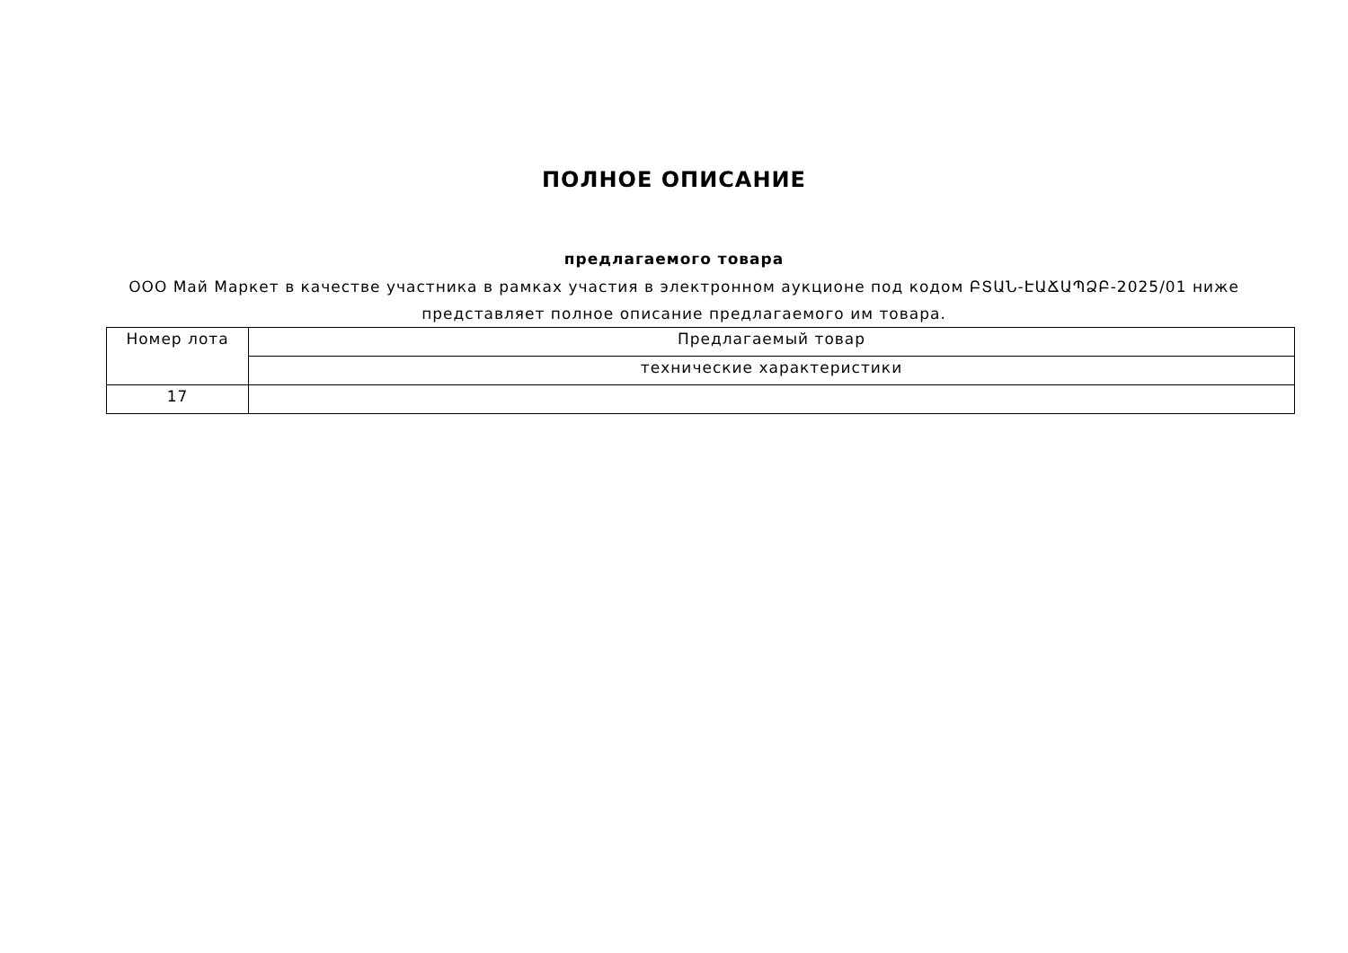ПОЛНОЕ ОПИСАНИЕ
предлагаемого товара
ООО Май Маркет в качестве участника в рамках участия в электронном аукционе под кодом ԲՏԱՆ-ԷԱՃԱՊՁԲ-2025/01 ниже представляет полное описание предлагаемого им товара.
| Номер лота | Предлагаемый товар |
| | технические характеристики |
| 17 | |